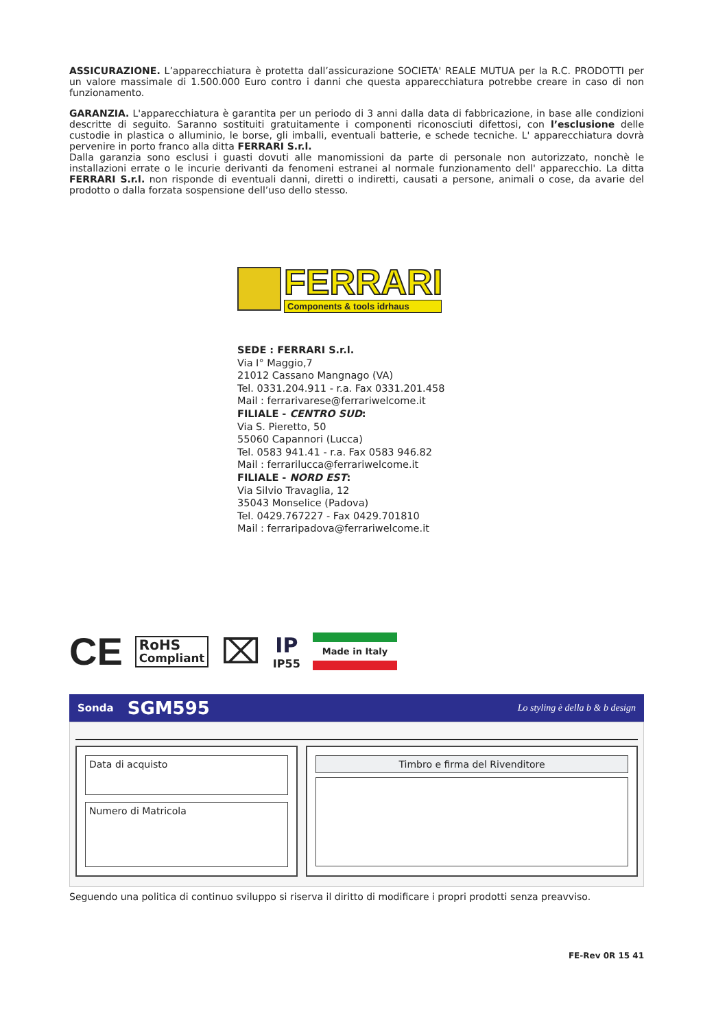ASSICURAZIONE. L’apparecchiatura è protetta dall’assicurazione SOCIETA' REALE MUTUA per la R.C. PRODOTTI per un valore massimale di 1.500.000 Euro contro i danni che questa apparecchiatura potrebbe creare in caso di non funzionamento.
GARANZIA. L'apparecchiatura è garantita per un periodo di 3 anni dalla data di fabbricazione, in base alle condizioni descritte di seguito. Saranno sostituiti gratuitamente i componenti riconosciuti difettosi, con l’esclusione delle custodie in plastica o alluminio, le borse, gli imballi, eventuali batterie, e schede tecniche. L' apparecchiatura dovrà pervenire in porto franco alla ditta FERRARI S.r.l.
Dalla garanzia sono esclusi i guasti dovuti alle manomissioni da parte di personale non autorizzato, nonchè le installazioni errate o le incurie derivanti da fenomeni estranei al normale funzionamento dell' apparecchio. La ditta FERRARI S.r.l. non risponde di eventuali danni, diretti o indiretti, causati a persone, animali o cose, da avarie del prodotto o dalla forzata sospensione dell’uso dello stesso.
FERRARI
Components & tools idrhaus
SEDE : FERRARI S.r.l.
Via I° Maggio,7
21012 Cassano Mangnago (VA)
Tel. 0331.204.911 - r.a. Fax 0331.201.458
Mail : ferrarivarese@ferrariwelcome.it
FILIALE - CENTRO SUD:
Via S. Pieretto, 50
55060 Capannori (Lucca)
Tel. 0583 941.41 - r.a. Fax 0583 946.82
Mail : ferrarilucca@ferrariwelcome.it
FILIALE - NORD EST:
Via Silvio Travaglia, 12
35043 Monselice (Padova)
Tel. 0429.767227 - Fax 0429.701810
Mail : ferraripadova@ferrariwelcome.it
CE RoHS
Compliant ⌧ IP
IP55 Made in Italy
Sonda SGM595 Lo styling è della b & b design
Data di acquisto
Numero di Matricola
Timbro e firma del Rivenditore
Seguendo una politica di continuo sviluppo si riserva il diritto di modificare i propri prodotti senza preavviso.
FE-Rev 0R 15 41